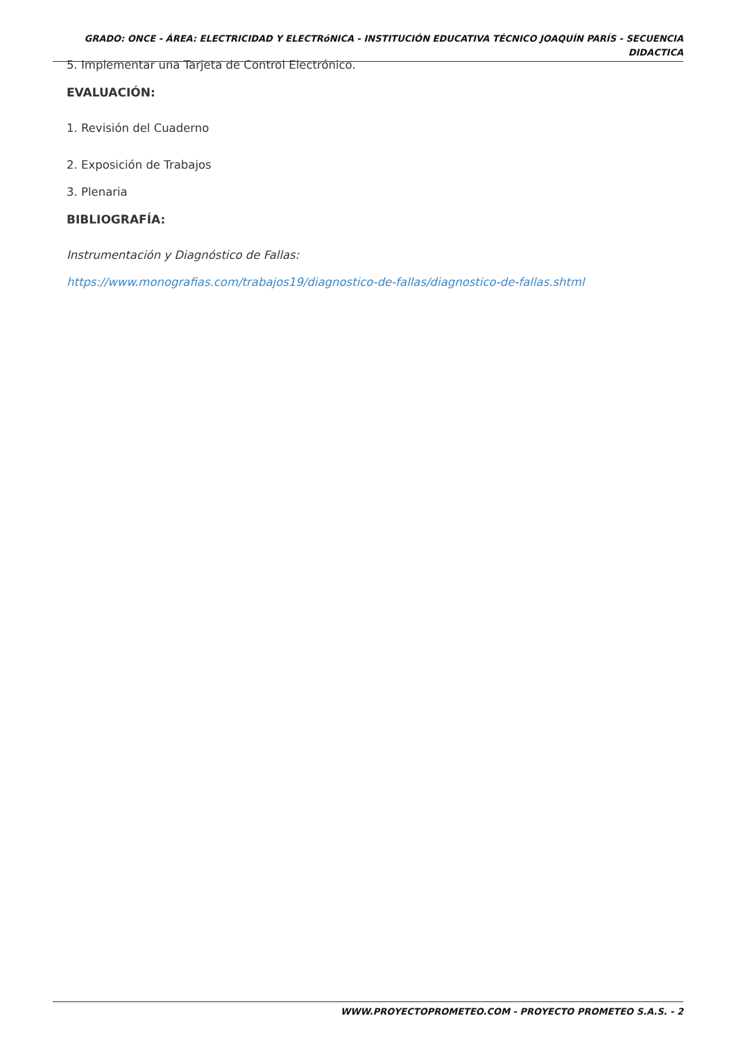GRADO: ONCE - ÁREA: ELECTRICIDAD Y ELECTRóNICA - INSTITUCIÓN EDUCATIVA TÉCNICO JOAQUÍN PARÍS - SECUENCIA DIDACTICA
5. Implementar una Tarjeta de Control Electrónico.
EVALUACIÓN:
1. Revisión del Cuaderno
2. Exposición de Trabajos
3. Plenaria
BIBLIOGRAFÍA:
Instrumentación y Diagnóstico de Fallas:
https://www.monografias.com/trabajos19/diagnostico-de-fallas/diagnostico-de-fallas.shtml
WWW.PROYECTOPROMETEO.COM - PROYECTO PROMETEO S.A.S. - 2